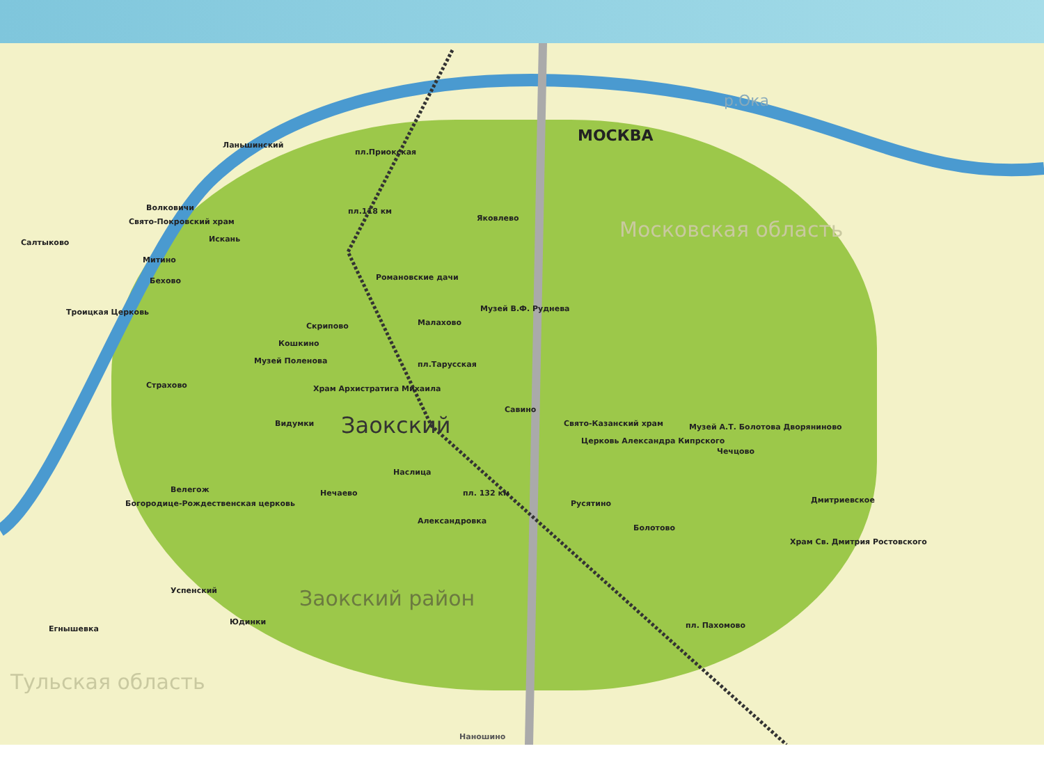МОСКВА
р.Ока
Московская область
Ланьшинский
пл.Приокская
Волковичи
Свято-Покровский храм
Салтыково Искань
Митино
Бехово
пл.118 км
Яковлево
Романовские дачи
Троицкая Церковь
Скрипово
Кошкино
Малахово
Музей В.Ф. Руднева
Музей Поленова пл.Тарусская
Страхово Храм Архистратига Михаила
Савино
Видумки Заокский Свято-Казанский храм
Музей А.Т. Болотова Дворяниново
Церковь Александра Кипрского
Чечцово
Наслица
Велегож
Богородице-Рождественская церковь
Нечаево пл. 132 км
Русятино Дмитриевское
Александровка
Болотово
Храм Св. Дмитрия Ростовского
Заокский район
Успенский
Егнышевка
Юдинки пл. Пахомово
Тульская область
Наношино